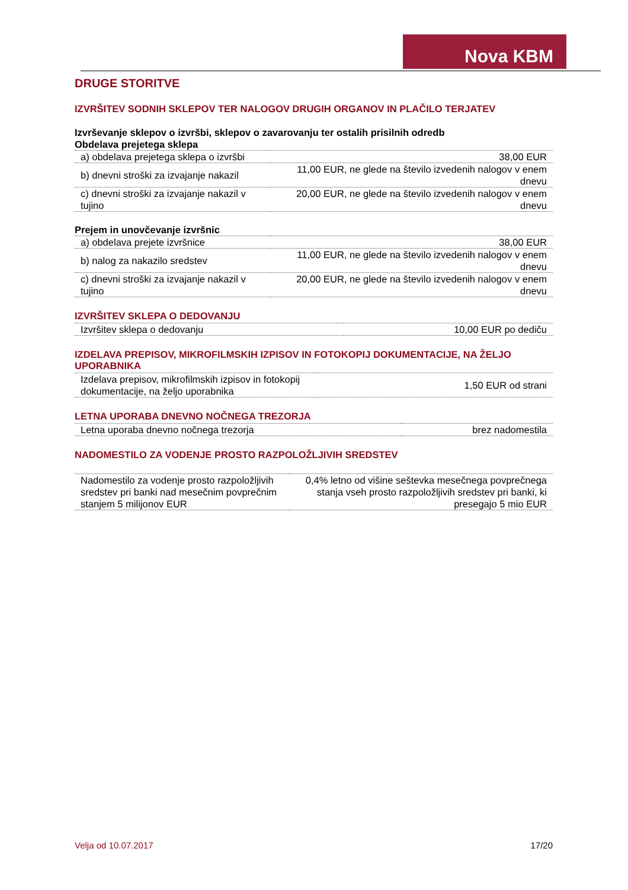Nova KBM
DRUGE STORITVE
IZVRŠITEV SODNIH SKLEPOV TER NALOGOV DRUGIH ORGANOV IN PLAČILO TERJATEV
Izvrševanje sklepov o izvršbi, sklepov o zavarovanju ter ostalih prisilnih odredb
Obdelava prejetega sklepa
| a) obdelava prejetega sklepa o izvršbi | 38,00 EUR |
| b) dnevni stroški za izvajanje nakazil | 11,00 EUR, ne glede na število izvedenih nalogov v enem dnevu |
| c) dnevni stroški za izvajanje nakazil v tujino | 20,00 EUR, ne glede na število izvedenih nalogov v enem dnevu |
Prejem in unovčevanje izvršnic
| a) obdelava prejete izvršnice | 38,00 EUR |
| b) nalog za nakazilo sredstev | 11,00 EUR, ne glede na število izvedenih nalogov v enem dnevu |
| c) dnevni stroški za izvajanje nakazil v tujino | 20,00 EUR, ne glede na število izvedenih nalogov v enem dnevu |
IZVRŠITEV SKLEPA O DEDOVANJU
| Izvršitev sklepa o dedovanju | 10,00 EUR po dediču |
IZDELAVA PREPISOV, MIKROFILMSKIH IZPISOV IN FOTOKOPIJ DOKUMENTACIJE, NA ŽELJO UPORABNIKA
| Izdelava prepisov, mikrofilmskih izpisov in fotokopij dokumentacije, na željo uporabnika | 1,50 EUR od strani |
LETNA UPORABA DNEVNO NOČNEGA TREZORJA
| Letna uporaba dnevno nočnega trezorja | brez nadomestila |
NADOMESTILO ZA VODENJE PROSTO RAZPOLOŽLJIVIH SREDSTEV
| Nadomestilo za vodenje prosto razpoložljivih sredstev pri banki nad mesečnim povprečnim stanjem 5 milijonov EUR | 0,4% letno od višine seštevka mesečnega povprečnega stanja vseh prosto razpoložljivih sredstev pri banki, ki presegajo 5 mio EUR |
Velja od 10.07.2017 17/20